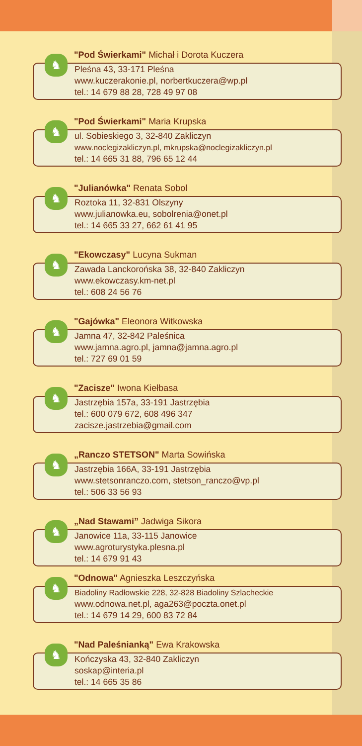♞
"Pod Świerkami" Michał i Dorota Kuczera
Pleśna 43, 33-171 Pleśna
www.kuczerakonie.pl, norbertkuczera@wp.pl
tel.: 14 679 88 28, 728 49 97 08
♞
"Pod Świerkami" Maria Krupska
ul. Sobieskiego 3, 32-840 Zakliczyn
www.noclegizakliczyn.pl, mkrupska@noclegizakliczyn.pl
tel.: 14 665 31 88, 796 65 12 44
♞
"Julianówka" Renata Sobol
Roztoka 11, 32-831 Olszyny
www.julianowka.eu, sobolrenia@onet.pl
tel.: 14 665 33 27, 662 61 41 95
♞
"Ekowczasy" Lucyna Sukman
Zawada Lanckorońska 38, 32-840 Zakliczyn
www.ekowczasy.km-net.pl
tel.: 608 24 56 76
♞
"Gajówka" Eleonora Witkowska
Jamna 47, 32-842 Paleśnica
www.jamna.agro.pl, jamna@jamna.agro.pl
tel.: 727 69 01 59
♞
"Zacisze" Iwona Kiełbasa
Jastrzębia 157a, 33-191 Jastrzębia
tel.: 600 079 672, 608 496 347
zacisze.jastrzebia@gmail.com
♞
„Ranczo STETSON" Marta Sowińska
Jastrzębia 166A, 33-191 Jastrzębia
www.stetsonranczo.com, stetson_ranczo@vp.pl
tel.: 506 33 56 93
♞
„Nad Stawami” Jadwiga Sikora
Janowice 11a, 33-115 Janowice
www.agroturystyka.plesna.pl
tel.: 14 679 91 43
♞
"Odnowa" Agnieszka Leszczyńska
Biadoliny Radłowskie 228, 32-828 Biadoliny Szlacheckie
www.odnowa.net.pl, aga263@poczta.onet.pl
tel.: 14 679 14 29, 600 83 72 84
♞
"Nad Paleśnianką" Ewa Krakowska
Kończyska 43, 32-840 Zakliczyn
soskap@interia.pl
tel.: 14 665 35 86